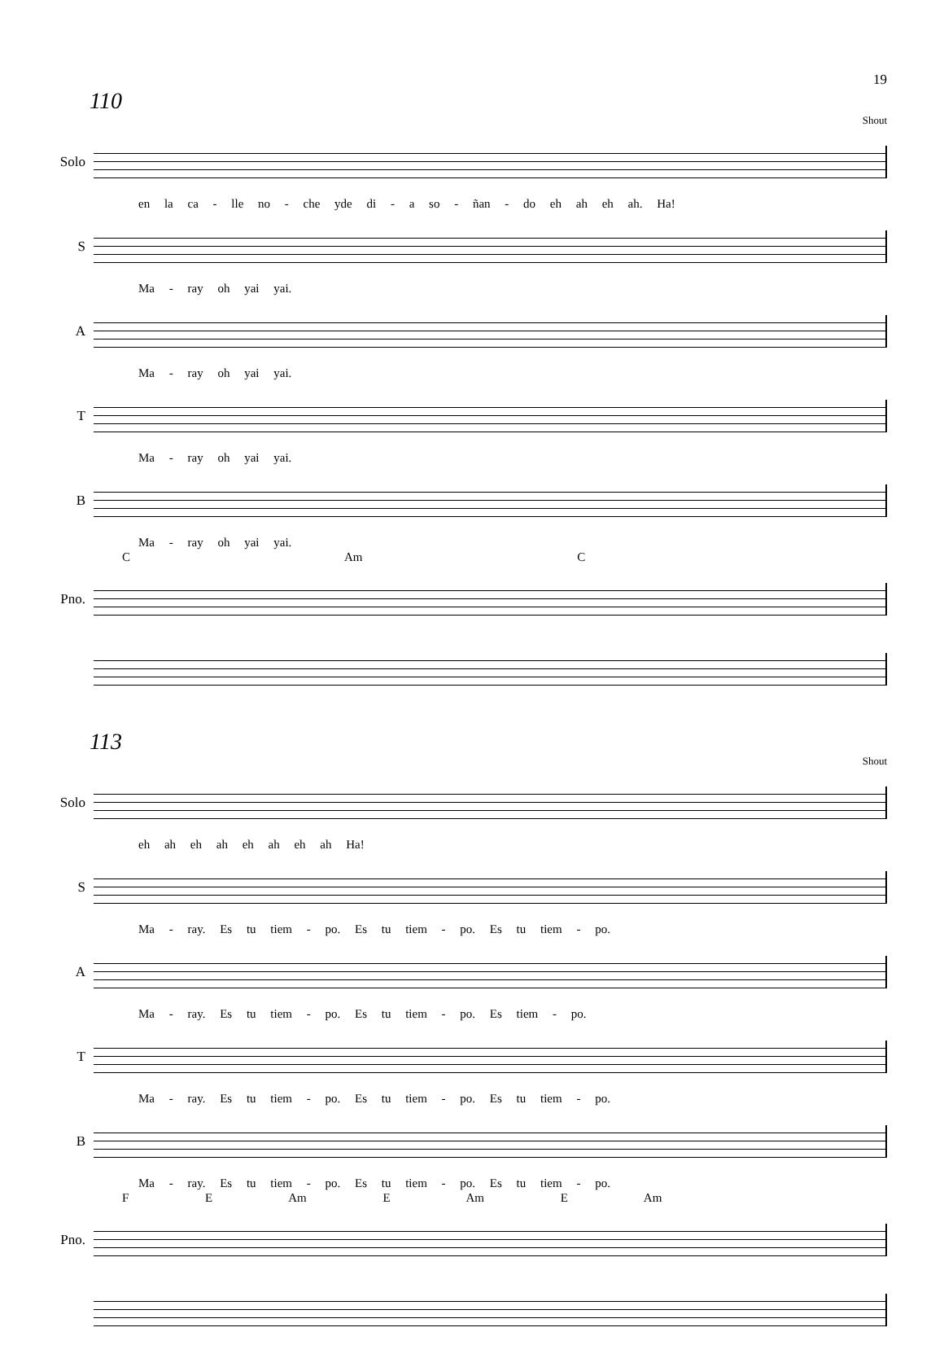19
110
Shout
Solo
en la ca - lle no - che yde di - a so - ñan - do eh ah eh ah. Ha!
S
Ma - ray oh yai yai.
A
Ma - ray oh yai yai.
T
Ma - ray oh yai yai.
B
Ma - ray oh yai yai.
C Am C
Pno.
113
Shout
Solo
eh ah eh ah eh ah eh ah Ha!
S
Ma - ray. Es tu tiem - po. Es tu tiem - po. Es tu tiem - po.
A
Ma - ray. Es tu tiem - po. Es tu tiem - po. Es tiem - po.
T
Ma - ray. Es tu tiem - po. Es tu tiem - po. Es tu tiem - po.
B
Ma - ray. Es tu tiem - po. Es tu tiem - po. Es tu tiem - po.
F E Am E Am E Am
Pno.